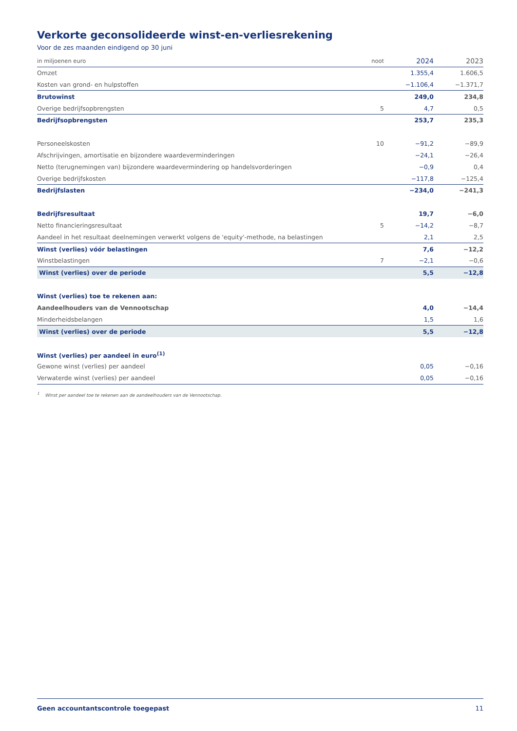Verkorte geconsolideerde winst-en-verliesrekening
Voor de zes maanden eindigend op 30 juni
| in miljoenen euro | noot | 2024 | 2023 |
| --- | --- | --- | --- |
| Omzet | | 1.355,4 | 1.606,5 |
| Kosten van grond- en hulpstoffen | | −1.106,4 | −1.371,7 |
| Brutowinst | | 249,0 | 234,8 |
| Overige bedrijfsopbrengsten | 5 | 4,7 | 0,5 |
| Bedrijfsopbrengsten | | 253,7 | 235,3 |
| Personeelskosten | 10 | −91,2 | −89,9 |
| Afschrijvingen, amortisatie en bijzondere waardeverminderingen | | −24,1 | −26,4 |
| Netto (terugnemingen van) bijzondere waardevermindering op handelsvorderingen | | −0,9 | 0,4 |
| Overige bedrijfskosten | | −117,8 | −125,4 |
| Bedrijfslasten | | −234,0 | −241,3 |
| Bedrijfsresultaat | | 19,7 | −6,0 |
| Netto financieringsresultaat | 5 | −14,2 | −8,7 |
| Aandeel in het resultaat deelnemingen verwerkt volgens de 'equity'-methode, na belastingen | | 2,1 | 2,5 |
| Winst (verlies) vóór belastingen | | 7,6 | −12,2 |
| Winstbelastingen | 7 | −2,1 | −0,6 |
| Winst (verlies) over de periode | | 5,5 | −12,8 |
| Winst (verlies) toe te rekenen aan: | | | |
| Aandeelhouders van de Vennootschap | | 4,0 | −14,4 |
| Minderheidsbelangen | | 1,5 | 1,6 |
| Winst (verlies) over de periode | | 5,5 | −12,8 |
| Winst (verlies) per aandeel in euro<sup>(1)</sup> | | | |
| Gewone winst (verlies) per aandeel | | 0,05 | −0,16 |
| Verwaterde winst (verlies) per aandeel | | 0,05 | −0,16 |
<sup>1</sup> Winst per aandeel toe te rekenen aan de aandeelhouders van de Vennootschap.
Geen accountantscontrole toegepast 11